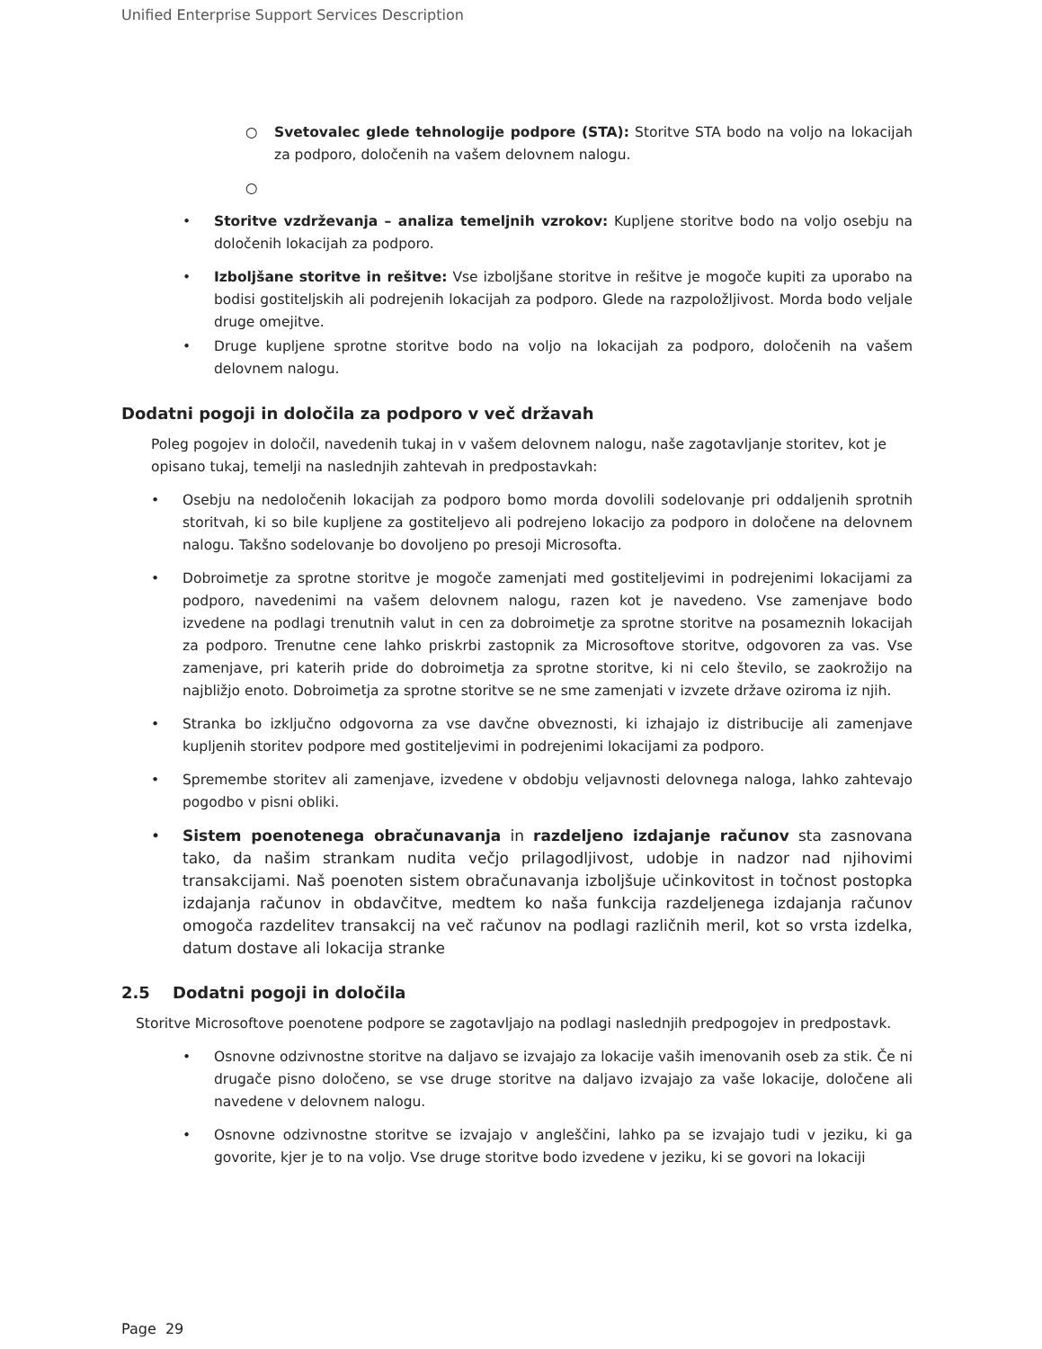Unified Enterprise Support Services Description
○ Svetovalec glede tehnologije podpore (STA): Storitve STA bodo na voljo na lokacijah za podporo, določenih na vašem delovnem nalogu.
○
• Storitve vzdrževanja – analiza temeljnih vzrokov: Kupljene storitve bodo na voljo osebju na določenih lokacijah za podporo.
• Izboljšane storitve in rešitve: Vse izboljšane storitve in rešitve je mogoče kupiti za uporabo na bodisi gostiteljskih ali podrejenih lokacijah za podporo. Glede na razpoložljivost. Morda bodo veljale druge omejitve.
• Druge kupljene sprotne storitve bodo na voljo na lokacijah za podporo, določenih na vašem delovnem nalogu.
Dodatni pogoji in določila za podporo v več državah
Poleg pogojev in določil, navedenih tukaj in v vašem delovnem nalogu, naše zagotavljanje storitev, kot je opisano tukaj, temelji na naslednjih zahtevah in predpostavkah:
• Osebju na nedoločenih lokacijah za podporo bomo morda dovolili sodelovanje pri oddaljenih sprotnih storitvah, ki so bile kupljene za gostiteljevo ali podrejeno lokacijo za podporo in določene na delovnem nalogu. Takšno sodelovanje bo dovoljeno po presoji Microsofta.
• Dobroimetje za sprotne storitve je mogoče zamenjati med gostiteljevimi in podrejenimi lokacijami za podporo, navedenimi na vašem delovnem nalogu, razen kot je navedeno. Vse zamenjave bodo izvedene na podlagi trenutnih valut in cen za dobroimetje za sprotne storitve na posameznih lokacijah za podporo. Trenutne cene lahko priskrbi zastopnik za Microsoftove storitve, odgovoren za vas. Vse zamenjave, pri katerih pride do dobroimetja za sprotne storitve, ki ni celo število, se zaokrožijo na najbližjo enoto. Dobroimetja za sprotne storitve se ne sme zamenjati v izvzete države oziroma iz njih.
• Stranka bo izključno odgovorna za vse davčne obveznosti, ki izhajajo iz distribucije ali zamenjave kupljenih storitev podpore med gostiteljevimi in podrejenimi lokacijami za podporo.
• Spremembe storitev ali zamenjave, izvedene v obdobju veljavnosti delovnega naloga, lahko zahtevajo pogodbo v pisni obliki.
• Sistem poenotenega obračunavanja in razdeljeno izdajanje računov sta zasnovana tako, da našim strankam nudita večjo prilagodljivost, udobje in nadzor nad njihovimi transakcijami. Naš poenoten sistem obračunavanja izboljšuje učinkovitost in točnost postopka izdajanja računov in obdavčitve, medtem ko naša funkcija razdeljenega izdajanja računov omogoča razdelitev transakcij na več računov na podlagi različnih meril, kot so vrsta izdelka, datum dostave ali lokacija stranke
2.5 Dodatni pogoji in določila
Storitve Microsoftove poenotene podpore se zagotavljajo na podlagi naslednjih predpogojev in predpostavk.
• Osnovne odzivnostne storitve na daljavo se izvajajo za lokacije vaših imenovanih oseb za stik. Če ni drugače pisno določeno, se vse druge storitve na daljavo izvajajo za vaše lokacije, določene ali navedene v delovnem nalogu.
• Osnovne odzivnostne storitve se izvajajo v angleščini, lahko pa se izvajajo tudi v jeziku, ki ga govorite, kjer je to na voljo. Vse druge storitve bodo izvedene v jeziku, ki se govori na lokaciji
Page 29